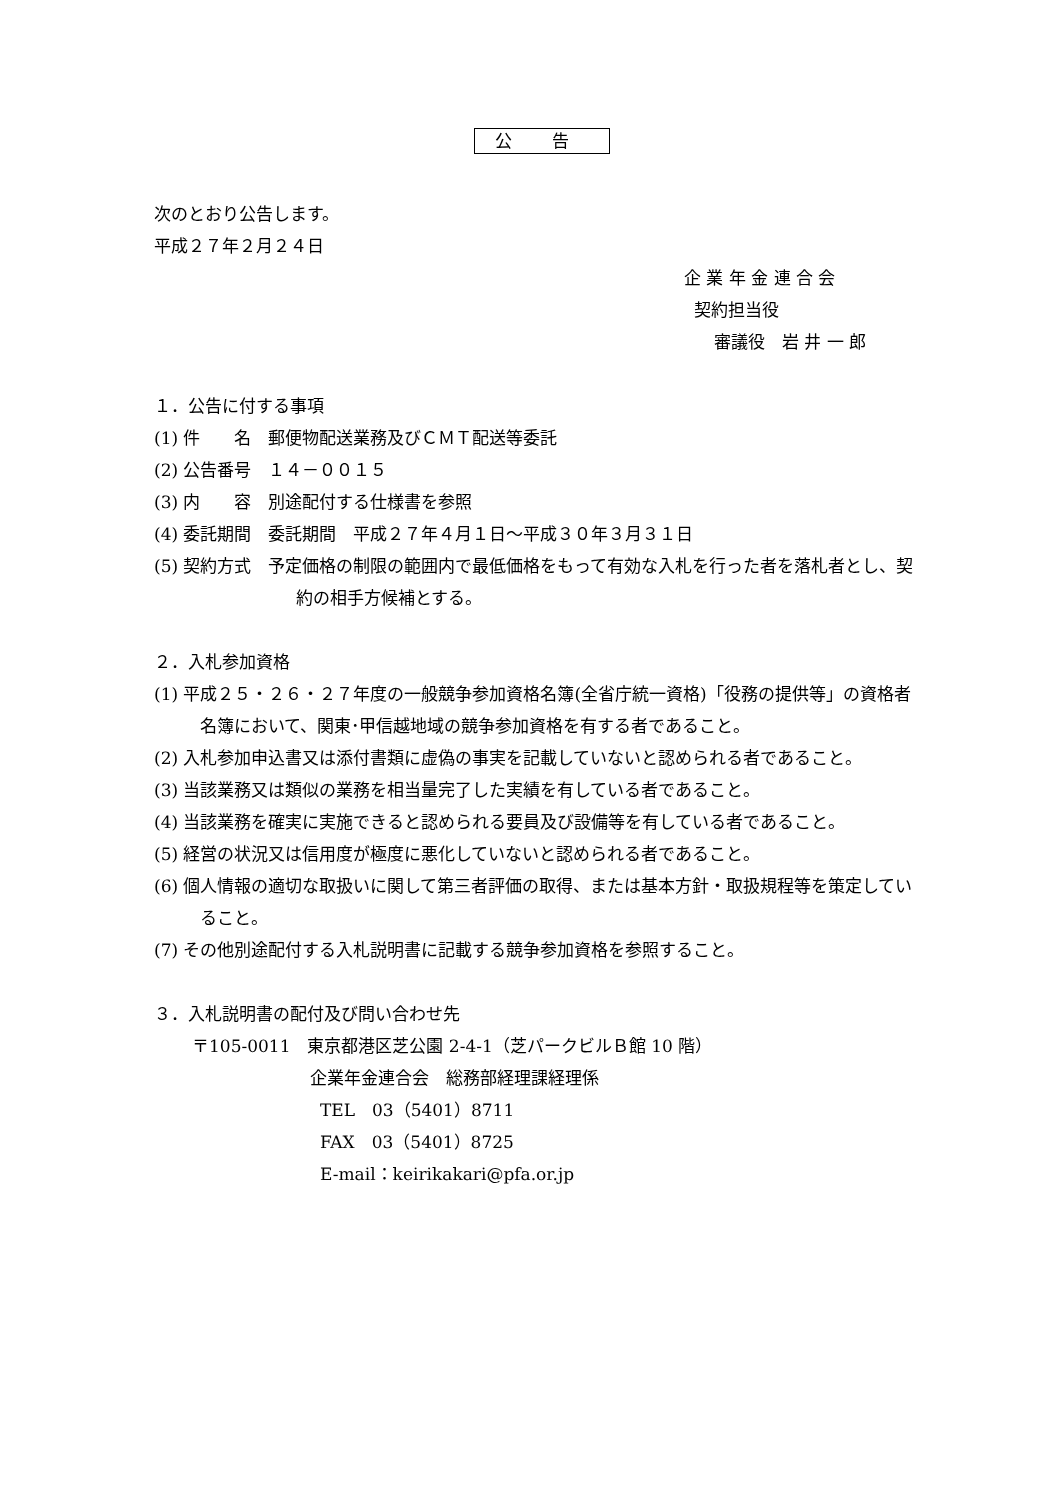公告
次のとおり公告します。
平成２７年２月２４日
企 業 年 金 連 合 会
契約担当役
審議役　岩 井 一 郎
１．公告に付する事項
(1) 件　　名　郵便物配送業務及びＣＭＴ配送等委託
(2) 公告番号　１４－００１５
(3) 内　　容　別途配付する仕様書を参照
(4) 委託期間　委託期間　平成２７年４月１日～平成３０年３月３１日
(5) 契約方式　予定価格の制限の範囲内で最低価格をもって有効な入札を行った者を落札者とし、契約の相手方候補とする。
２．入札参加資格
(1) 平成２５・２６・２７年度の一般競争参加資格名簿(全省庁統一資格)「役務の提供等」の資格者名簿において、関東･甲信越地域の競争参加資格を有する者であること。
(2) 入札参加申込書又は添付書類に虚偽の事実を記載していないと認められる者であること。
(3) 当該業務又は類似の業務を相当量完了した実績を有している者であること。
(4) 当該業務を確実に実施できると認められる要員及び設備等を有している者であること。
(5) 経営の状況又は信用度が極度に悪化していないと認められる者であること。
(6) 個人情報の適切な取扱いに関して第三者評価の取得、または基本方針・取扱規程等を策定していること。
(7) その他別途配付する入札説明書に記載する競争参加資格を参照すること。
３．入札説明書の配付及び問い合わせ先
〒105-0011　東京都港区芝公園 2-4-1（芝パークビルＢ館 10 階）
企業年金連合会　総務部経理課経理係
TEL　03（5401）8711
FAX　03（5401）8725
E-mail：keirikakari@pfa.or.jp